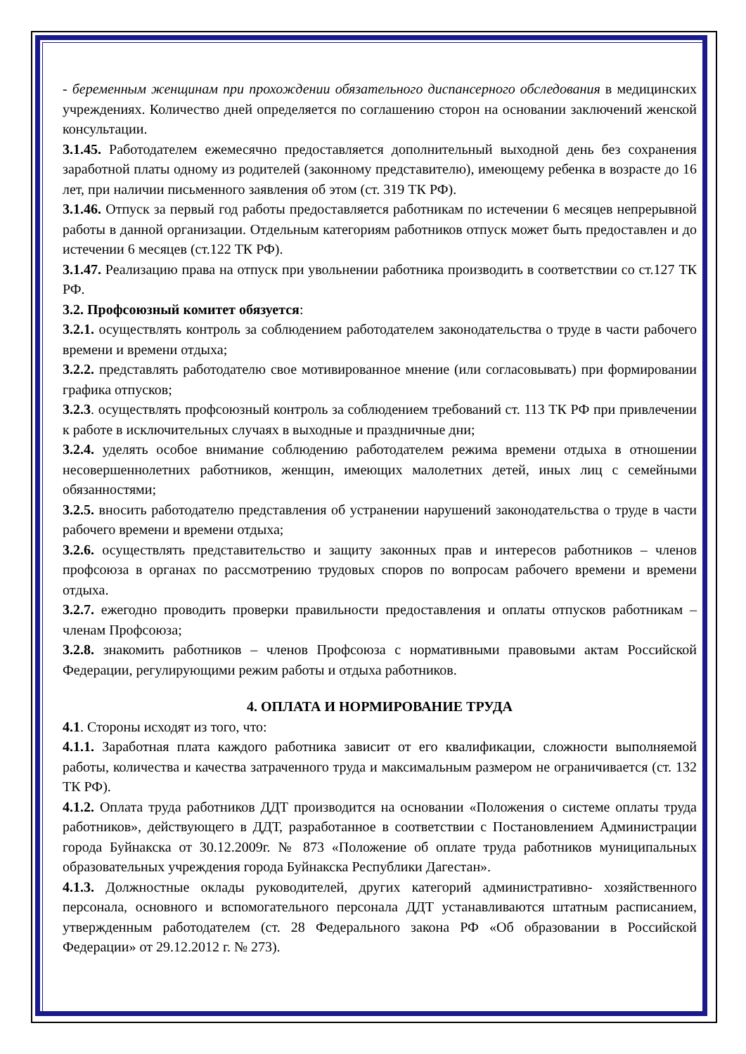- беременным женщинам при прохождении обязательного диспансерного обследования в медицинских учреждениях. Количество дней определяется по соглашению сторон на основании заключений женской консультации.
3.1.45. Работодателем ежемесячно предоставляется дополнительный выходной день без сохранения заработной платы одному из родителей (законному представителю), имеющему ребенка в возрасте до 16 лет, при наличии письменного заявления об этом (ст. 319 ТК РФ).
3.1.46. Отпуск за первый год работы предоставляется работникам по истечении 6 месяцев непрерывной работы в данной организации. Отдельным категориям работников отпуск может быть предоставлен и до истечении 6 месяцев (ст.122 ТК РФ).
3.1.47. Реализацию права на отпуск при увольнении работника производить в соответствии со ст.127 ТК РФ.
3.2. Профсоюзный комитет обязуется:
3.2.1. осуществлять контроль за соблюдением работодателем законодательства о труде в части рабочего времени и времени отдыха;
3.2.2. представлять работодателю свое мотивированное мнение (или согласовывать) при формировании графика отпусков;
3.2.3. осуществлять профсоюзный контроль за соблюдением требований ст. 113 ТК РФ при привлечении к работе в исключительных случаях в выходные и праздничные дни;
3.2.4. уделять особое внимание соблюдению работодателем режима времени отдыха в отношении несовершеннолетних работников, женщин, имеющих малолетних детей, иных лиц с семейными обязанностями;
3.2.5. вносить работодателю представления об устранении нарушений законодательства о труде в части рабочего времени и времени отдыха;
3.2.6. осуществлять представительство и защиту законных прав и интересов работников – членов профсоюза в органах по рассмотрению трудовых споров по вопросам рабочего времени и времени отдыха.
3.2.7. ежегодно проводить проверки правильности предоставления и оплаты отпусков работникам – членам Профсоюза;
3.2.8. знакомить работников – членов Профсоюза с нормативными правовыми актам Российской Федерации, регулирующими режим работы и отдыха работников.
4. ОПЛАТА И НОРМИРОВАНИЕ ТРУДА
4.1. Стороны исходят из того, что:
4.1.1. Заработная плата каждого работника зависит от его квалификации, сложности выполняемой работы, количества и качества затраченного труда и максимальным размером не ограничивается (ст. 132 ТК РФ).
4.1.2. Оплата труда работников ДДТ производится на основании «Положения о системе оплаты труда работников», действующего в ДДТ, разработанное в соответствии с Постановлением Администрации города Буйнакска от 30.12.2009г. № 873 «Положение об оплате труда работников муниципальных образовательных учреждения города Буйнакска Республики Дагестан».
4.1.3. Должностные оклады руководителей, других категорий административно- хозяйственного персонала, основного и вспомогательного персонала ДДТ устанавливаются штатным расписанием, утвержденным работодателем (ст. 28 Федерального закона РФ «Об образовании в Российской Федерации» от 29.12.2012 г. № 273).